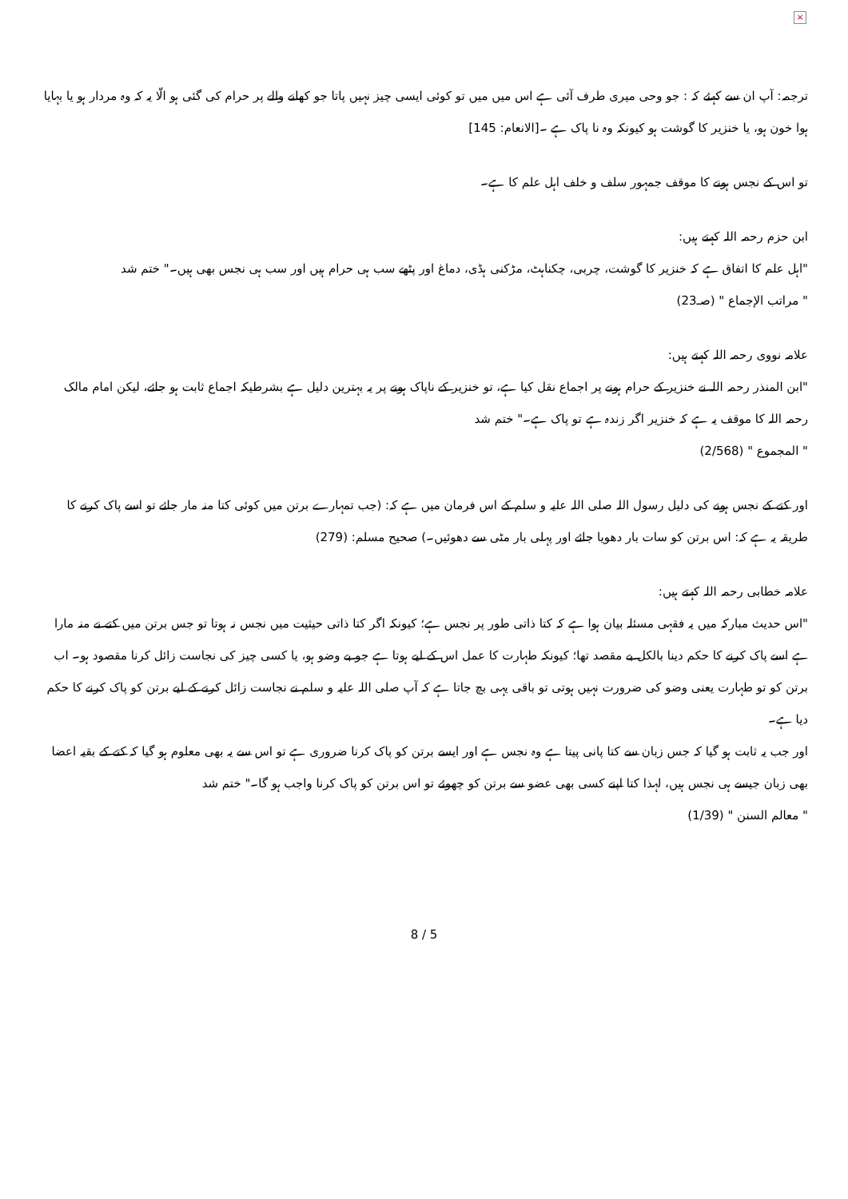×
ترجمہ: آپ ان سے کہئے کہ : جو وحی میری طرف آئی ہے اس میں میں تو کوئی ایسی چیز نہیں پاتا جو کھانے والے پر حرام کی گئی ہو الّا یہ کہ وہ مردار ہو یا بہایا ہوا خون ہو، یا خنزیر کا گوشت ہو کیونکہ وہ نا پاک ہے ۔[الانعام: 145]
تو اس کے نجس ہونے کا موقف جمہور سلف و خلف اہل علم کا ہے۔
ابن حزم رحمہ اللہ کہتے ہیں:
"اہل علم کا اتفاق ہے کہ خنزیر کا گوشت، چربی، چکناہٹ، مڑکنی ہڈی، دماغ اور پٹھے سب ہی حرام ہیں اور سب ہی نجس بھی ہیں۔" ختم شد
" مراتب الإجماع " (صـ23)
علامہ نووی رحمہ اللہ کہتے ہیں:
"ابن المنذر رحمہ اللہ نے خنزیر کے حرام ہونے پر اجماع نقل کیا ہے، تو خنزیر کے ناپاک ہونے پر یہ بہترین دلیل ہے بشرطیکہ اجماع ثابت ہو جائے، لیکن امام مالک رحمہ اللہ کا موقف یہ ہے کہ خنزیر اگر زندہ ہے تو پاک ہے۔" ختم شد
" المجموع " (2/568)
اور کتے کے نجس ہونے کی دلیل رسول اللہ صلی اللہ علیہ و سلم کے اس فرمان میں ہے کہ: (جب تمہارے برتن میں کوئی کتا منہ مار جائے تو اسے پاک کرنے کا طریقہ یہ ہے کہ: اس برتن کو سات بار دھویا جائے اور پہلی بار مٹی سے دھوئیں۔) صحیح مسلم: (279)
علامہ خطابی رحمہ اللہ کہتے ہیں:
"اس حدیث مبارکہ میں یہ فقہی مسئلہ بیان ہوا ہے کہ کتا ذاتی طور پر نجس ہے؛ کیونکہ اگر کتا ذاتی حیثیت میں نجس نہ ہوتا تو جس برتن میں کتے نے منہ مارا ہے اسے پاک کرنے کا حکم دینا بالکل بے مقصد تھا؛ کیونکہ طہارت کا عمل اس کے لیے ہوتا ہے جو بے وضو ہو، یا کسی چیز کی نجاست زائل کرنا مقصود ہو۔ اب برتن کو تو طہارت یعنی وضو کی ضرورت نہیں ہوتی تو باقی یہی بچ جاتا ہے کہ آپ صلی اللہ علیہ و سلم نے نجاست زائل کرنے کے لیے برتن کو پاک کرنے کا حکم دیا ہے۔
اور جب یہ ثابت ہو گیا کہ جس زبان سے کتا پانی پیتا ہے وہ نجس ہے اور ایسے برتن کو پاک کرنا ضروری ہے تو اس سے یہ بھی معلوم ہو گیا کہ کتے کے بقیہ اعضا بھی زبان جیسے ہی نجس ہیں، لہذا کتا اپنے کسی بھی عضو سے برتن کو چھوئے تو اس برتن کو پاک کرنا واجب ہو گا۔" ختم شد
" معالم السنن " (1/39)
8 / 5